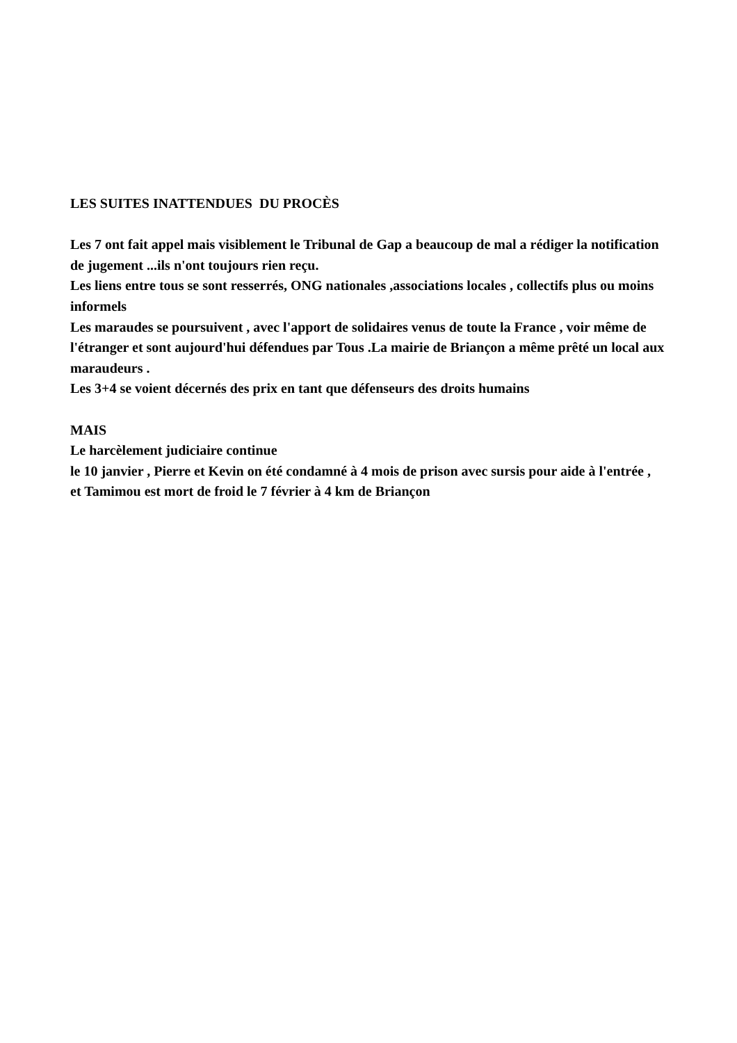LES SUITES INATTENDUES DU PROCÈS
Les 7 ont fait appel mais visiblement le Tribunal de Gap a beaucoup de mal a rédiger la notification de jugement ...ils n'ont toujours rien reçu.
Les liens entre tous se sont resserrés, ONG nationales ,associations locales , collectifs plus ou moins informels
Les maraudes se poursuivent , avec l'apport de solidaires venus de toute la France , voir même de l'étranger et sont aujourd'hui défendues par Tous .La mairie de Briançon a même prêté un local aux maraudeurs .
Les 3+4 se voient décernés des prix en tant que défenseurs des droits humains
MAIS
Le harcèlement judiciaire continue
le 10 janvier , Pierre et Kevin on été condamné à 4 mois de prison avec sursis pour aide à l'entrée ,
et Tamimou est mort de froid le 7 février à 4 km de Briançon